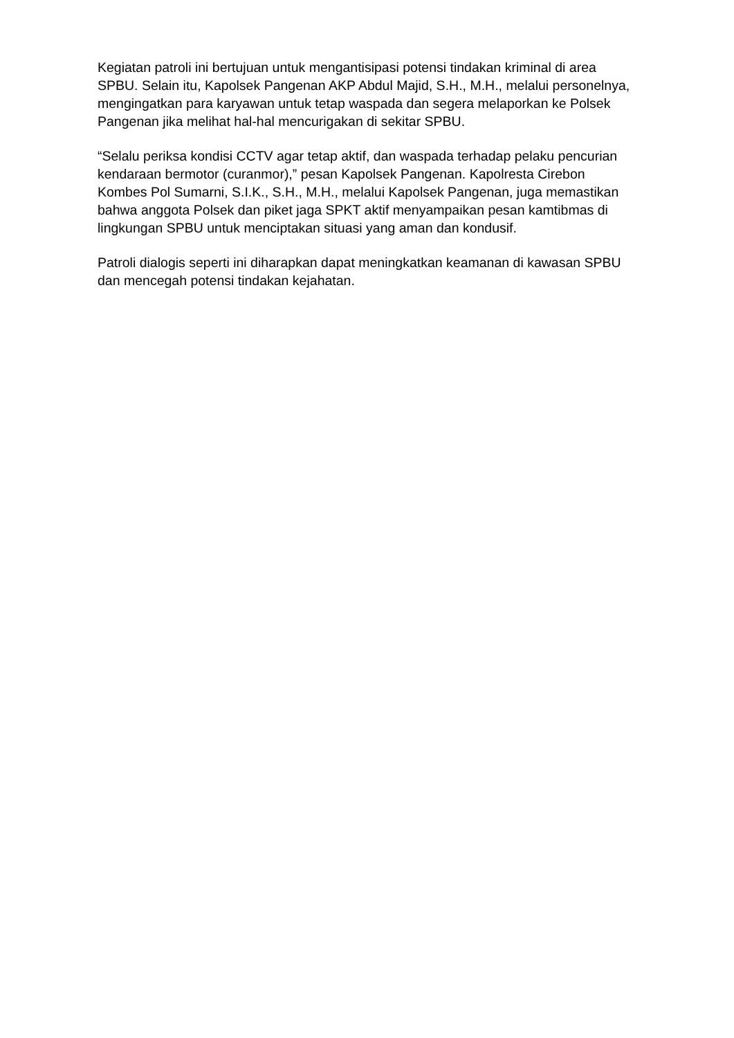Kegiatan patroli ini bertujuan untuk mengantisipasi potensi tindakan kriminal di area SPBU. Selain itu, Kapolsek Pangenan AKP Abdul Majid, S.H., M.H., melalui personelnya, mengingatkan para karyawan untuk tetap waspada dan segera melaporkan ke Polsek Pangenan jika melihat hal-hal mencurigakan di sekitar SPBU.
“Selalu periksa kondisi CCTV agar tetap aktif, dan waspada terhadap pelaku pencurian kendaraan bermotor (curanmor),” pesan Kapolsek Pangenan. Kapolresta Cirebon Kombes Pol Sumarni, S.I.K., S.H., M.H., melalui Kapolsek Pangenan, juga memastikan bahwa anggota Polsek dan piket jaga SPKT aktif menyampaikan pesan kamtibmas di lingkungan SPBU untuk menciptakan situasi yang aman dan kondusif.
Patroli dialogis seperti ini diharapkan dapat meningkatkan keamanan di kawasan SPBU dan mencegah potensi tindakan kejahatan.